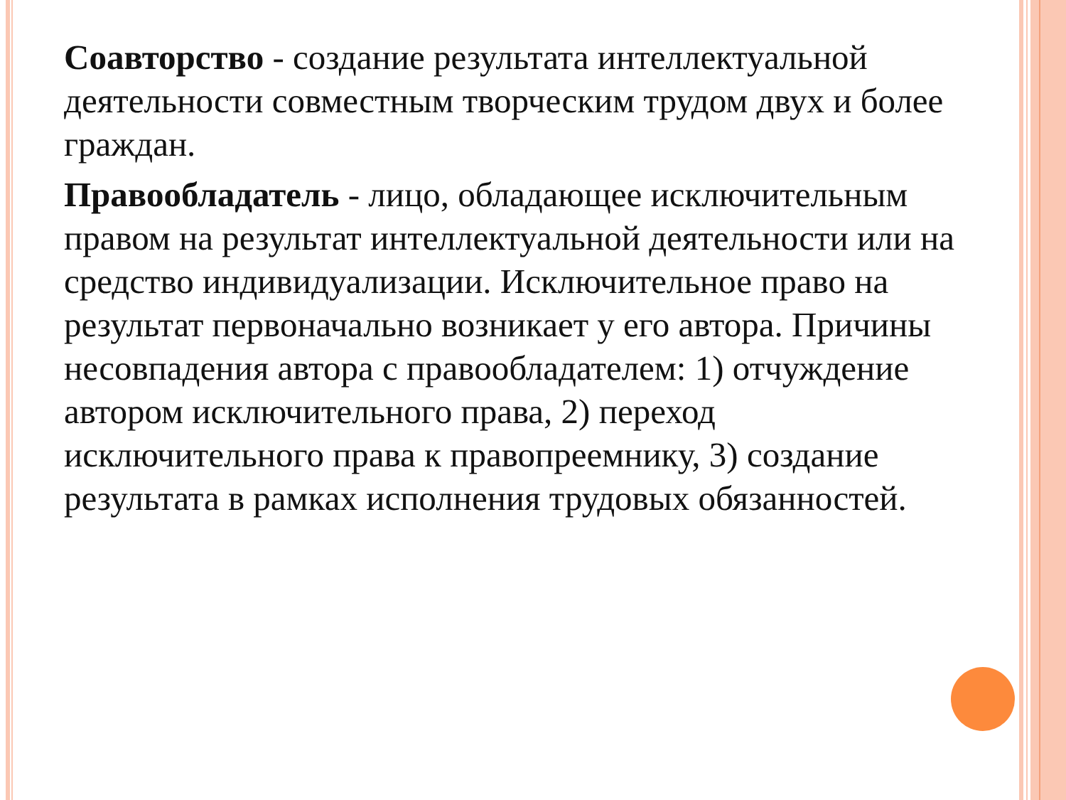Соавторство - создание результата интеллектуальной деятельности совместным творческим трудом двух и более граждан.
Правообладатель - лицо, обладающее исключительным правом на результат интеллектуальной деятельности или на средство индивидуализации. Исключительное право на результат первоначально возникает у его автора. Причины несовпадения автора с правообладателем: 1) отчуждение автором исключительного права, 2) переход исключительного права к правопреемнику, 3) создание результата в рамках исполнения трудовых обязанностей.